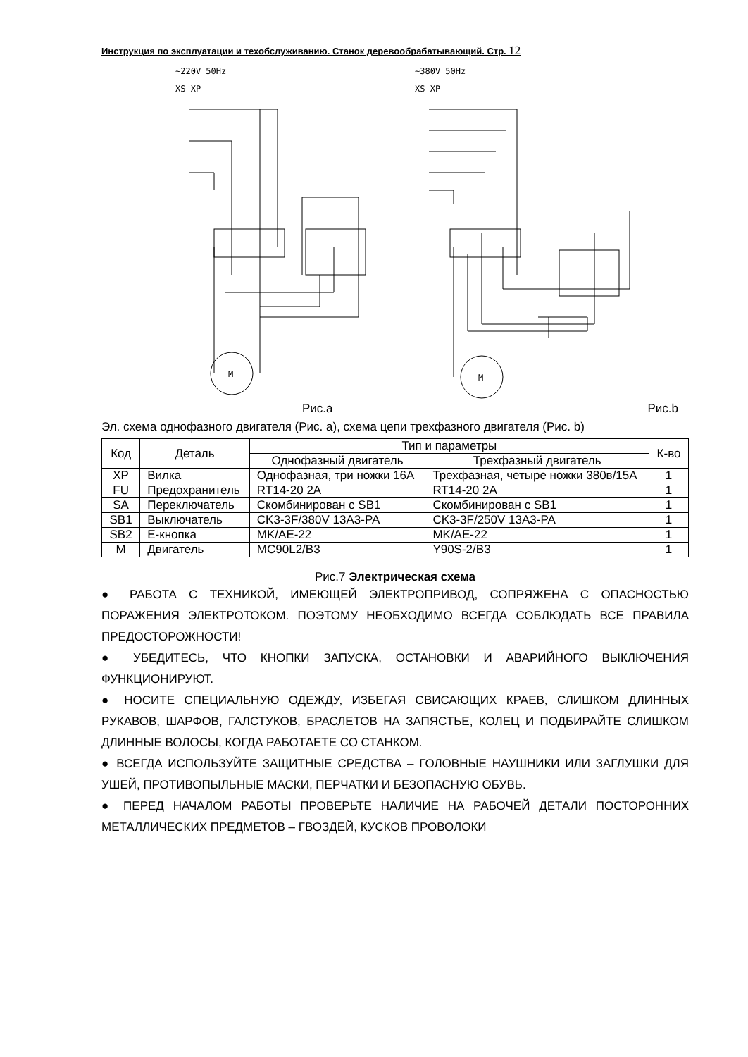Инструкция по эксплуатации и техобслуживанию. Станок деревообрабатывающий. Стр. 12
~220V 50Hz
XS XP
~380V 50Hz
XS XP
M
M
Рис.a Рис.b
Эл. схема однофазного двигателя (Рис. a), схема цепи трехфазного двигателя (Рис. b)
| Код | Деталь | Тип и параметры | | К-во |
| --- | --- | --- | --- | --- |
| | | Однофазный двигатель | Трехфазный двигатель | |
| XP | Вилка | Однофазная, три ножки 16A | Трехфазная, четыре ножки 380в/15A | 1 |
| FU | Предохранитель | RT14-20 2A | RT14-20 2A | 1 |
| SA | Переключатель | Скомбинирован с SB1 | Скомбинирован с SB1 | 1 |
| SB1 | Выключатель | CK3-3F/380V 13A3-PA | CK3-3F/250V 13A3-PA | 1 |
| SB2 | E-кнопка | MK/AE-22 | MK/AE-22 | 1 |
| M | Двигатель | MC90L2/B3 | Y90S-2/B3 | 1 |
Рис.7 Электрическая схема
● РАБОТА С ТЕХНИКОЙ, ИМЕЮЩЕЙ ЭЛЕКТРОПРИВОД, СОПРЯЖЕНА С ОПАСНОСТЬЮ ПОРАЖЕНИЯ ЭЛЕКТРОТОКОМ. ПОЭТОМУ НЕОБХОДИМО ВСЕГДА СОБЛЮДАТЬ ВСЕ ПРАВИЛА ПРЕДОСТОРОЖНОСТИ!
● УБЕДИТЕСЬ, ЧТО КНОПКИ ЗАПУСКА, ОСТАНОВКИ И АВАРИЙНОГО ВЫКЛЮЧЕНИЯ ФУНКЦИОНИРУЮТ.
● НОСИТЕ СПЕЦИАЛЬНУЮ ОДЕЖДУ, ИЗБЕГАЯ СВИСАЮЩИХ КРАЕВ, СЛИШКОМ ДЛИННЫХ РУКАВОВ, ШАРФОВ, ГАЛСТУКОВ, БРАСЛЕТОВ НА ЗАПЯСТЬЕ, КОЛЕЦ И ПОДБИРАЙТЕ СЛИШКОМ ДЛИННЫЕ ВОЛОСЫ, КОГДА РАБОТАЕТЕ СО СТАНКОМ.
● ВСЕГДА ИСПОЛЬЗУЙТЕ ЗАЩИТНЫЕ СРЕДСТВА – ГОЛОВНЫЕ НАУШНИКИ ИЛИ ЗАГЛУШКИ ДЛЯ УШЕЙ, ПРОТИВОПЫЛЬНЫЕ МАСКИ, ПЕРЧАТКИ И БЕЗОПАСНУЮ ОБУВЬ.
● ПЕРЕД НАЧАЛОМ РАБОТЫ ПРОВЕРЬТЕ НАЛИЧИЕ НА РАБОЧЕЙ ДЕТАЛИ ПОСТОРОННИХ МЕТАЛЛИЧЕСКИХ ПРЕДМЕТОВ – ГВОЗДЕЙ, КУСКОВ ПРОВОЛОКИ